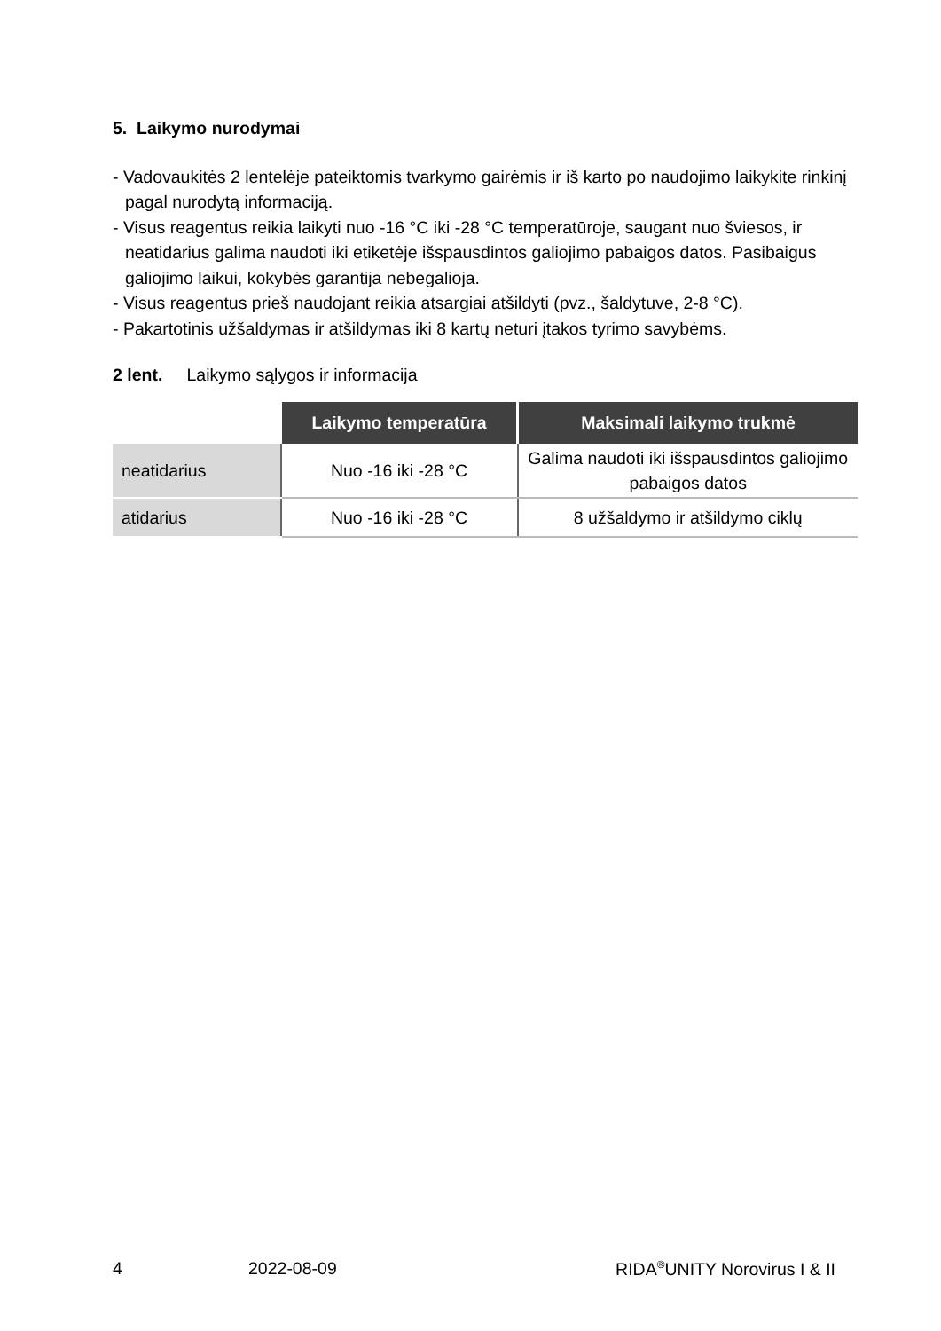5. Laikymo nurodymai
- Vadovaukitės 2 lentelėje pateiktomis tvarkymo gairėmis ir iš karto po naudojimo laikykite rinkinį pagal nurodytą informaciją.
- Visus reagentus reikia laikyti nuo -16 °C iki -28 °C temperatūroje, saugant nuo šviesos, ir neatidarius galima naudoti iki etiketėje išspausdintos galiojimo pabaigos datos. Pasibaigus galiojimo laikui, kokybės garantija nebegalioja.
- Visus reagentus prieš naudojant reikia atsargiai atšildyti (pvz., šaldytuve, 2-8 °C).
- Pakartotinis užšaldymas ir atšildymas iki 8 kartų neturi įtakos tyrimo savybėms.
2 lent. Laikymo sąlygos ir informacija
| | Laikymo temperatūra | Maksimali laikymo trukmė |
| neatidarius | Nuo -16 iki -28 °C | Galima naudoti iki išspausdintos galiojimo pabaigos datos |
| atidarius | Nuo -16 iki -28 °C | 8 užšaldymo ir atšildymo ciklų |
4 2022-08-09 RIDA<sup>®</sup>UNITY Norovirus I & II